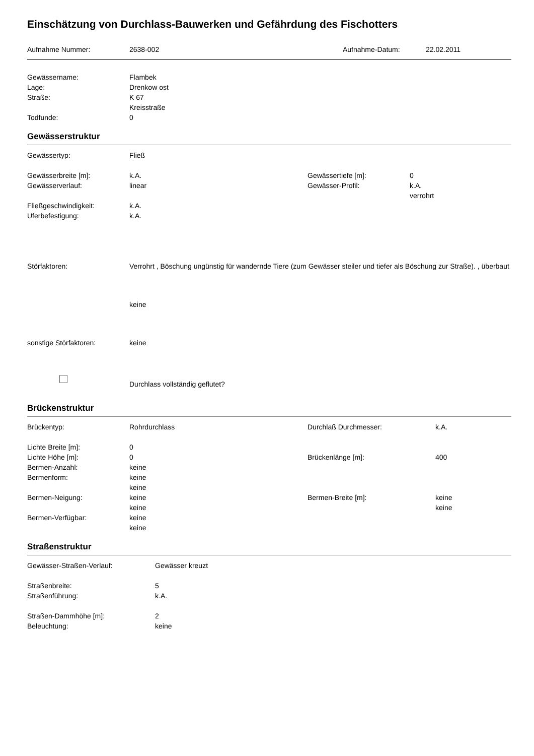Einschätzung von Durchlass-Bauwerken und Gefährdung des Fischotters
| Aufnahme Nummer: | 2638-002 | Aufnahme-Datum: | 22.02.2011 |
| Gewässername: | Flambek |
| Lage: | Drenkow ost |
| Straße: | K 67 |
| | Kreisstraße |
| Todfunde: | 0 |
Gewässerstruktur
| Gewässertyp: | Fließ | | |
| Gewässerbreite [m]: | k.A. | Gewässertiefe [m]: | 0 |
| Gewässerverlauf: | linear | Gewässer-Profil: | k.A. |
| | | | verrohrt |
| Fließgeschwindigkeit: | k.A. | | |
| Uferbefestigung: | k.A. | | |
| Störfaktoren: | Verrohrt , Böschung ungünstig für wandernde Tiere (zum Gewässer steiler und tiefer als Böschung zur Straße). , überbaut |
| | keine |
| sonstige Störfaktoren: | keine |
| | Durchlass vollständig geflutet? |
Brückenstruktur
| Brückentyp: | Rohrdurchlass | Durchlaß Durchmesser: | k.A. |
| Lichte Breite [m]: | 0 | | |
| Lichte Höhe [m]: | 0 | Brückenlänge [m]: | 400 |
| Bermen-Anzahl: | keine | | |
| Bermenform: | keine | | |
| | keine | | |
| Bermen-Neigung: | keine | Bermen-Breite [m]: | keine |
| | keine | | keine |
| Bermen-Verfügbar: | keine | | |
| | keine | | |
Straßenstruktur
| Gewässer-Straßen-Verlauf: | Gewässer kreuzt |
| Straßenbreite: | 5 |
| Straßenführung: | k.A. |
| Straßen-Dammhöhe [m]: | 2 |
| Beleuchtung: | keine |